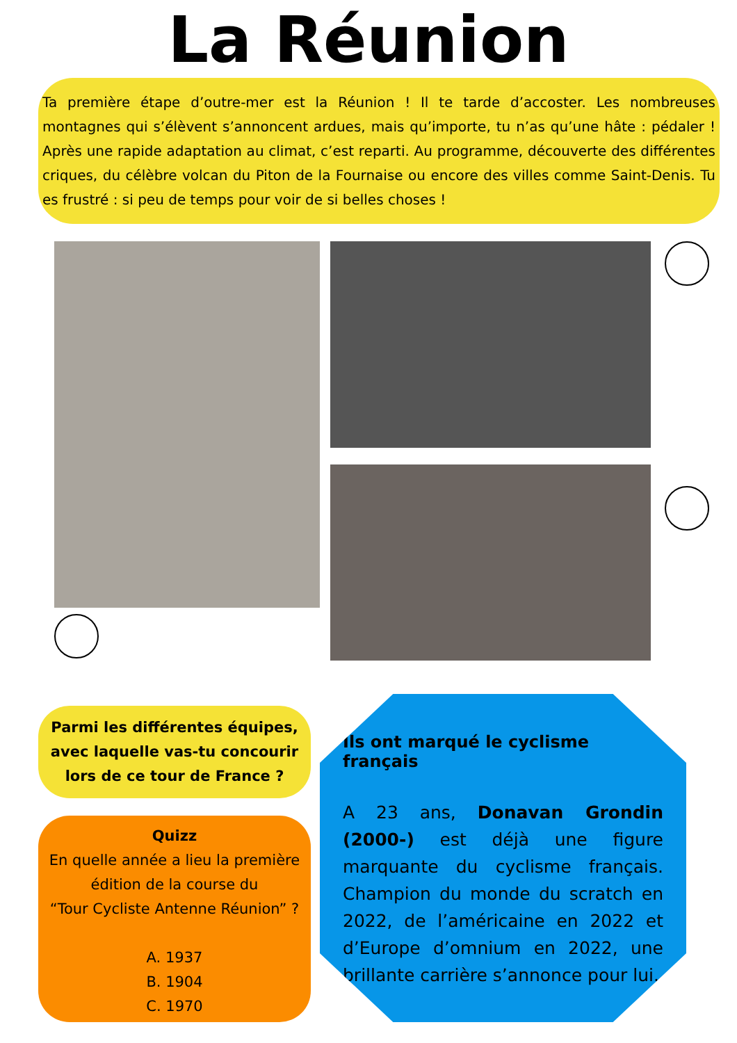La Réunion
Ta première étape d’outre-mer est la Réunion ! Il te tarde d’accoster. Les nombreuses montagnes qui s’élèvent s’annoncent ardues, mais qu’importe, tu n’as qu’une hâte : pédaler ! Après une rapide adaptation au climat, c’est reparti. Au programme, découverte des différentes criques, du célèbre volcan du Piton de la Fournaise ou encore des villes comme Saint-Denis. Tu es frustré : si peu de temps pour voir de si belles choses !
Parmi les différentes équipes,
avec laquelle vas-tu concourir
lors de ce tour de France ?
Quizz
En quelle année a lieu la première
édition de la course du
“Tour Cycliste Antenne Réunion” ?
A. 1937
B. 1904
C. 1970
Ils ont marqué le cyclisme français
A 23 ans, Donavan Grondin (2000-) est déjà une figure marquante du cyclisme français. Champion du monde du scratch en 2022, de l’américaine en 2022 et d’Europe d’omnium en 2022, une brillante carrière s’annonce pour lui.